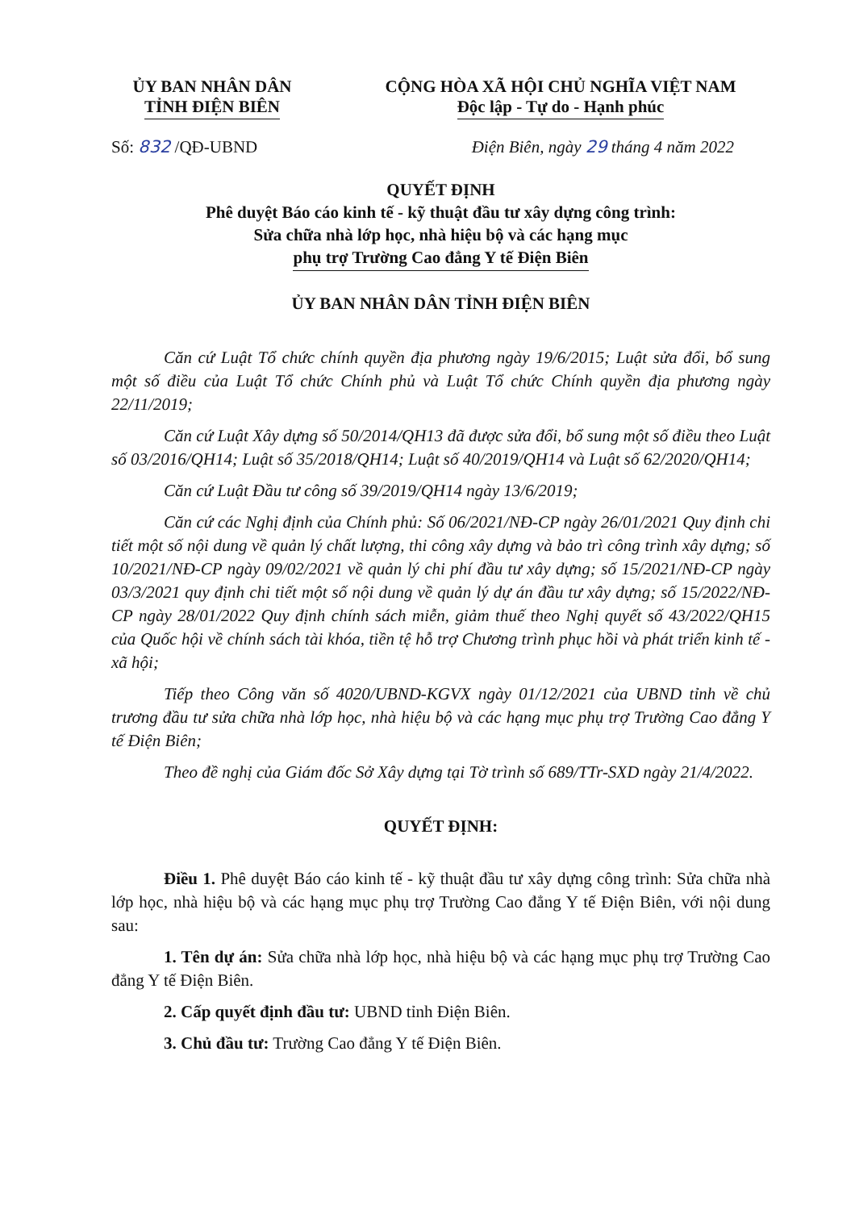ỦY BAN NHÂN DÂN
TỈNH ĐIỆN BIÊN
CỘNG HÒA XÃ HỘI CHỦ NGHĨA VIỆT NAM
Độc lập - Tự do - Hạnh phúc
Số: 832 /QĐ-UBND Điện Biên, ngày 29 tháng 4 năm 2022
QUYẾT ĐỊNH
Phê duyệt Báo cáo kinh tế - kỹ thuật đầu tư xây dựng công trình:
Sửa chữa nhà lớp học, nhà hiệu bộ và các hạng mục
phụ trợ Trường Cao đẳng Y tế Điện Biên
ỦY BAN NHÂN DÂN TỈNH ĐIỆN BIÊN
Căn cứ Luật Tổ chức chính quyền địa phương ngày 19/6/2015; Luật sửa đổi, bổ sung một số điều của Luật Tổ chức Chính phủ và Luật Tổ chức Chính quyền địa phương ngày 22/11/2019;
Căn cứ Luật Xây dựng số 50/2014/QH13 đã được sửa đổi, bổ sung một số điều theo Luật số 03/2016/QH14; Luật số 35/2018/QH14; Luật số 40/2019/QH14 và Luật số 62/2020/QH14;
Căn cứ Luật Đầu tư công số 39/2019/QH14 ngày 13/6/2019;
Căn cứ các Nghị định của Chính phủ: Số 06/2021/NĐ-CP ngày 26/01/2021 Quy định chi tiết một số nội dung về quản lý chất lượng, thi công xây dựng và bảo trì công trình xây dựng; số 10/2021/NĐ-CP ngày 09/02/2021 về quản lý chi phí đầu tư xây dựng; số 15/2021/NĐ-CP ngày 03/3/2021 quy định chi tiết một số nội dung về quản lý dự án đầu tư xây dựng; số 15/2022/NĐ-CP ngày 28/01/2022 Quy định chính sách miễn, giảm thuế theo Nghị quyết số 43/2022/QH15 của Quốc hội về chính sách tài khóa, tiền tệ hỗ trợ Chương trình phục hồi và phát triển kinh tế - xã hội;
Tiếp theo Công văn số 4020/UBND-KGVX ngày 01/12/2021 của UBND tỉnh về chủ trương đầu tư sửa chữa nhà lớp học, nhà hiệu bộ và các hạng mục phụ trợ Trường Cao đẳng Y tế Điện Biên;
Theo đề nghị của Giám đốc Sở Xây dựng tại Tờ trình số 689/TTr-SXD ngày 21/4/2022.
QUYẾT ĐỊNH:
Điều 1. Phê duyệt Báo cáo kinh tế - kỹ thuật đầu tư xây dựng công trình: Sửa chữa nhà lớp học, nhà hiệu bộ và các hạng mục phụ trợ Trường Cao đẳng Y tế Điện Biên, với nội dung sau:
1. Tên dự án: Sửa chữa nhà lớp học, nhà hiệu bộ và các hạng mục phụ trợ Trường Cao đẳng Y tế Điện Biên.
2. Cấp quyết định đầu tư: UBND tỉnh Điện Biên.
3. Chủ đầu tư: Trường Cao đẳng Y tế Điện Biên.